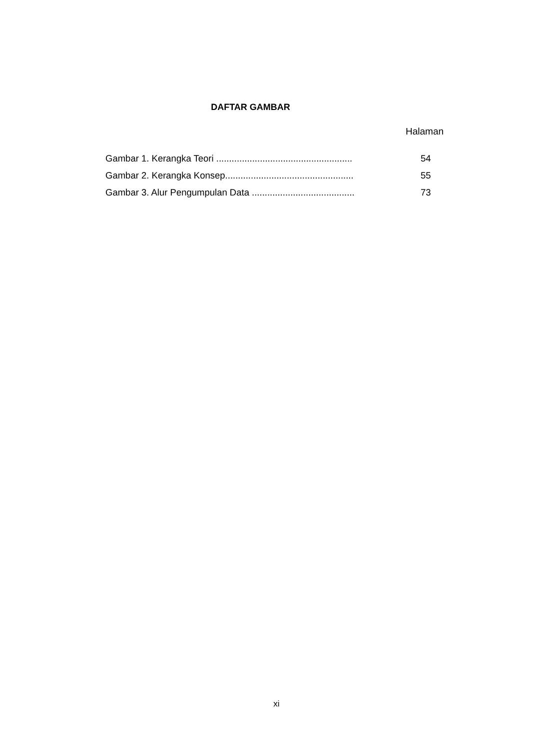DAFTAR GAMBAR
Halaman
Gambar 1. Kerangka Teori ..................................................... 54
Gambar 2. Kerangka Konsep.................................................. 55
Gambar 3. Alur Pengumpulan Data ........................................ 73
xi